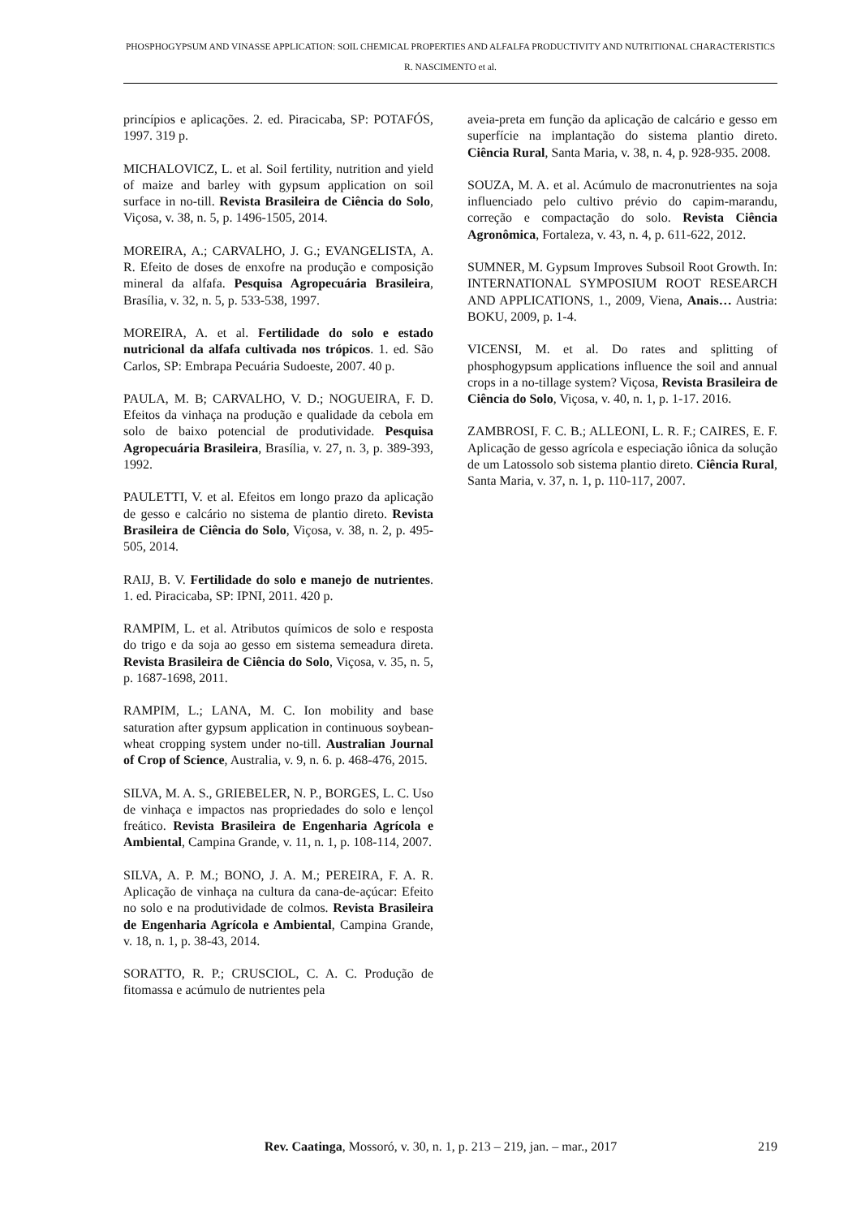PHOSPHOGYPSUM AND VINASSE APPLICATION: SOIL CHEMICAL PROPERTIES AND ALFALFA PRODUCTIVITY AND NUTRITIONAL CHARACTERISTICS
R. NASCIMENTO et al.
princípios e aplicações. 2. ed. Piracicaba, SP: POTAFÓS, 1997. 319 p.
MICHALOVICZ, L. et al. Soil fertility, nutrition and yield of maize and barley with gypsum application on soil surface in no-till. Revista Brasileira de Ciência do Solo, Viçosa, v. 38, n. 5, p. 1496-1505, 2014.
MOREIRA, A.; CARVALHO, J. G.; EVANGELISTA, A. R. Efeito de doses de enxofre na produção e composição mineral da alfafa. Pesquisa Agropecuária Brasileira, Brasília, v. 32, n. 5, p. 533-538, 1997.
MOREIRA, A. et al. Fertilidade do solo e estado nutricional da alfafa cultivada nos trópicos. 1. ed. São Carlos, SP: Embrapa Pecuária Sudoeste, 2007. 40 p.
PAULA, M. B; CARVALHO, V. D.; NOGUEIRA, F. D. Efeitos da vinhaça na produção e qualidade da cebola em solo de baixo potencial de produtividade. Pesquisa Agropecuária Brasileira, Brasília, v. 27, n. 3, p. 389-393, 1992.
PAULETTI, V. et al. Efeitos em longo prazo da aplicação de gesso e calcário no sistema de plantio direto. Revista Brasileira de Ciência do Solo, Viçosa, v. 38, n. 2, p. 495-505, 2014.
RAIJ, B. V. Fertilidade do solo e manejo de nutrientes. 1. ed. Piracicaba, SP: IPNI, 2011. 420 p.
RAMPIM, L. et al. Atributos químicos de solo e resposta do trigo e da soja ao gesso em sistema semeadura direta. Revista Brasileira de Ciência do Solo, Viçosa, v. 35, n. 5, p. 1687-1698, 2011.
RAMPIM, L.; LANA, M. C. Ion mobility and base saturation after gypsum application in continuous soybean-wheat cropping system under no-till. Australian Journal of Crop of Science, Australia, v. 9, n. 6. p. 468-476, 2015.
SILVA, M. A. S., GRIEBELER, N. P., BORGES, L. C. Uso de vinhaça e impactos nas propriedades do solo e lençol freático. Revista Brasileira de Engenharia Agrícola e Ambiental, Campina Grande, v. 11, n. 1, p. 108-114, 2007.
SILVA, A. P. M.; BONO, J. A. M.; PEREIRA, F. A. R. Aplicação de vinhaça na cultura da cana-de-açúcar: Efeito no solo e na produtividade de colmos. Revista Brasileira de Engenharia Agrícola e Ambiental, Campina Grande, v. 18, n. 1, p. 38-43, 2014.
SORATTO, R. P.; CRUSCIOL, C. A. C. Produção de fitomassa e acúmulo de nutrientes pela
aveia-preta em função da aplicação de calcário e gesso em superfície na implantação do sistema plantio direto. Ciência Rural, Santa Maria, v. 38, n. 4, p. 928-935. 2008.
SOUZA, M. A. et al. Acúmulo de macronutrientes na soja influenciado pelo cultivo prévio do capim-marandu, correção e compactação do solo. Revista Ciência Agronômica, Fortaleza, v. 43, n. 4, p. 611-622, 2012.
SUMNER, M. Gypsum Improves Subsoil Root Growth. In: INTERNATIONAL SYMPOSIUM ROOT RESEARCH AND APPLICATIONS, 1., 2009, Viena, Anais… Austria: BOKU, 2009, p. 1-4.
VICENSI, M. et al. Do rates and splitting of phosphogypsum applications influence the soil and annual crops in a no-tillage system? Viçosa, Revista Brasileira de Ciência do Solo, Viçosa, v. 40, n. 1, p. 1-17. 2016.
ZAMBROSI, F. C. B.; ALLEONI, L. R. F.; CAIRES, E. F. Aplicação de gesso agrícola e especiação iônica da solução de um Latossolo sob sistema plantio direto. Ciência Rural, Santa Maria, v. 37, n. 1, p. 110-117, 2007.
Rev. Caatinga, Mossoró, v. 30, n. 1, p. 213 – 219, jan. – mar., 2017 219